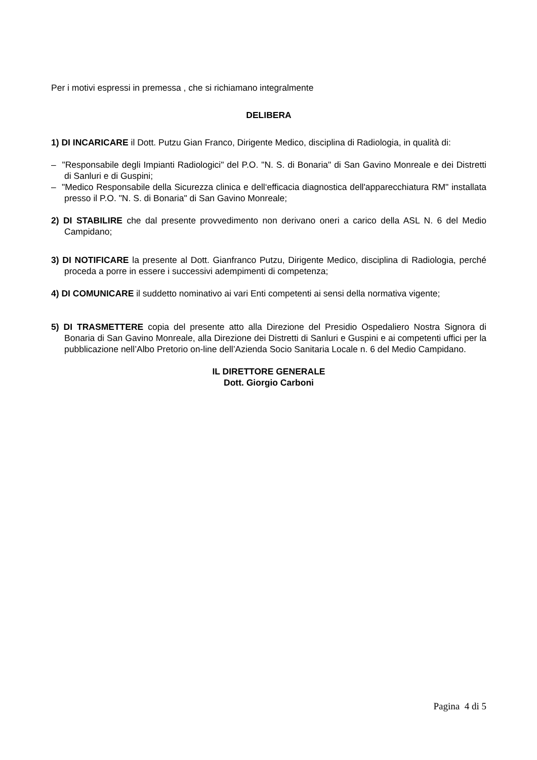Per i motivi espressi in premessa , che si richiamano integralmente
DELIBERA
1) DI INCARICARE il Dott. Putzu Gian Franco, Dirigente Medico, disciplina di Radiologia, in qualità di:
– "Responsabile degli Impianti Radiologici" del P.O. "N. S. di Bonaria" di San Gavino Monreale e dei Distretti di Sanluri e di Guspini;
– "Medico Responsabile della Sicurezza clinica e dell‘efficacia diagnostica dell'apparecchiatura RM" installata presso il P.O. "N. S. di Bonaria" di San Gavino Monreale;
2) DI STABILIRE che dal presente provvedimento non derivano oneri a carico della ASL N. 6 del Medio Campidano;
3) DI NOTIFICARE la presente al Dott. Gianfranco Putzu, Dirigente Medico, disciplina di Radiologia, perché proceda a porre in essere i successivi adempimenti di competenza;
4) DI COMUNICARE il suddetto nominativo ai vari Enti competenti ai sensi della normativa vigente;
5) DI TRASMETTERE copia del presente atto alla Direzione del Presidio Ospedaliero Nostra Signora di Bonaria di San Gavino Monreale, alla Direzione dei Distretti di Sanluri e Guspini e ai competenti uffici per la pubblicazione nell’Albo Pretorio on-line dell’Azienda Socio Sanitaria Locale n. 6 del Medio Campidano.
IL DIRETTORE GENERALE
Dott. Giorgio Carboni
Pagina 4 di 5